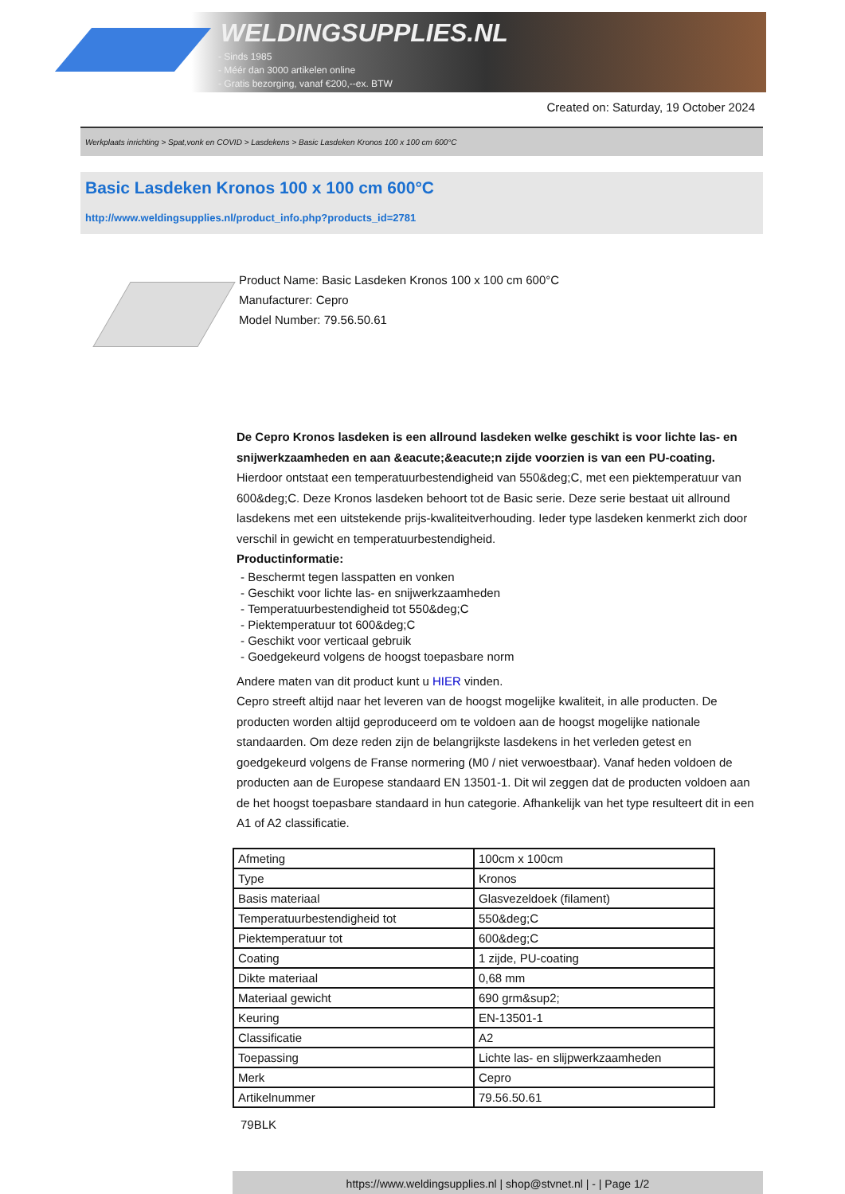WELDINGSUPPLIES.NL
- Sinds 1985
- Méér dan 3000 artikelen online
- Gratis bezorging, vanaf €200,--ex. BTW
Created on: Saturday, 19 October 2024
Werkplaats inrichting > Spat,vonk en COVID > Lasdekens > Basic Lasdeken Kronos 100 x 100 cm 600°C
Basic Lasdeken Kronos 100 x 100 cm 600°C
http://www.weldingsupplies.nl/product_info.php?products_id=2781
Product Name: Basic Lasdeken Kronos 100 x 100 cm 600°C
Manufacturer: Cepro
Model Number: 79.56.50.61
De Cepro Kronos lasdeken is een allround lasdeken welke geschikt is voor lichte las- en snijwerkzaamheden en aan &eacute;&eacute;n zijde voorzien is van een PU-coating. Hierdoor ontstaat een temperatuurbestendigheid van 550&deg;C, met een piektemperatuur van 600&deg;C. Deze Kronos lasdeken behoort tot de Basic serie. Deze serie bestaat uit allround lasdekens met een uitstekende prijs-kwaliteitverhouding. Ieder type lasdeken kenmerkt zich door verschil in gewicht en temperatuurbestendigheid.
Productinformatie:
- Beschermt tegen lasspatten en vonken
- Geschikt voor lichte las- en snijwerkzaamheden
- Temperatuurbestendigheid tot 550&deg;C
- Piektemperatuur tot 600&deg;C
- Geschikt voor verticaal gebruik
- Goedgekeurd volgens de hoogst toepasbare norm
Andere maten van dit product kunt u HIER vinden.
Cepro streeft altijd naar het leveren van de hoogst mogelijke kwaliteit, in alle producten. De producten worden altijd geproduceerd om te voldoen aan de hoogst mogelijke nationale standaarden. Om deze reden zijn de belangrijkste lasdekens in het verleden getest en goedgekeurd volgens de Franse normering (M0 / niet verwoestbaar). Vanaf heden voldoen de producten aan de Europese standaard EN 13501-1. Dit wil zeggen dat de producten voldoen aan de het hoogst toepasbare standaard in hun categorie. Afhankelijk van het type resulteert dit in een A1 of A2 classificatie.
| Afmeting | 100cm x 100cm |
| Type | Kronos |
| Basis materiaal | Glasvezeldoek (filament) |
| Temperatuurbestendigheid tot | 550&deg;C |
| Piektemperatuur tot | 600&deg;C |
| Coating | 1 zijde, PU-coating |
| Dikte materiaal | 0,68 mm |
| Materiaal gewicht | 690 grm&sup2; |
| Keuring | EN-13501-1 |
| Classificatie | A2 |
| Toepassing | Lichte las- en slijpwerkzaamheden |
| Merk | Cepro |
| Artikelnummer | 79.56.50.61 |
79BLK
https://www.weldingsupplies.nl | shop@stvnet.nl | - | Page 1/2